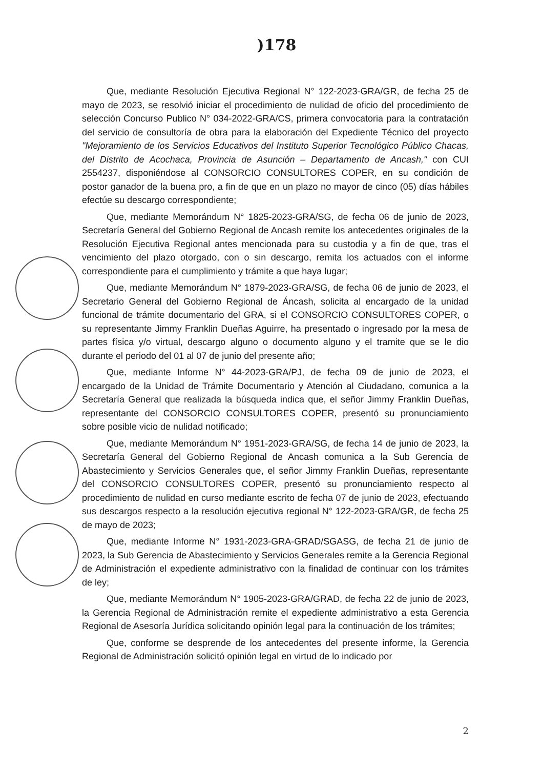)178
Que, mediante Resolución Ejecutiva Regional N° 122-2023-GRA/GR, de fecha 25 de mayo de 2023, se resolvió iniciar el procedimiento de nulidad de oficio del procedimiento de selección Concurso Publico N° 034-2022-GRA/CS, primera convocatoria para la contratación del servicio de consultoría de obra para la elaboración del Expediente Técnico del proyecto "Mejoramiento de los Servicios Educativos del Instituto Superior Tecnológico Público Chacas, del Distrito de Acochaca, Provincia de Asunción – Departamento de Ancash," con CUI 2554237, disponiéndose al CONSORCIO CONSULTORES COPER, en su condición de postor ganador de la buena pro, a fin de que en un plazo no mayor de cinco (05) días hábiles efectúe su descargo correspondiente;
Que, mediante Memorándum N° 1825-2023-GRA/SG, de fecha 06 de junio de 2023, Secretaría General del Gobierno Regional de Ancash remite los antecedentes originales de la Resolución Ejecutiva Regional antes mencionada para su custodia y a fin de que, tras el vencimiento del plazo otorgado, con o sin descargo, remita los actuados con el informe correspondiente para el cumplimiento y trámite a que haya lugar;
Que, mediante Memorándum N° 1879-2023-GRA/SG, de fecha 06 de junio de 2023, el Secretario General del Gobierno Regional de Áncash, solicita al encargado de la unidad funcional de trámite documentario del GRA, si el CONSORCIO CONSULTORES COPER, o su representante Jimmy Franklin Dueñas Aguirre, ha presentado o ingresado por la mesa de partes física y/o virtual, descargo alguno o documento alguno y el tramite que se le dio durante el periodo del 01 al 07 de junio del presente año;
Que, mediante Informe N° 44-2023-GRA/PJ, de fecha 09 de junio de 2023, el encargado de la Unidad de Trámite Documentario y Atención al Ciudadano, comunica a la Secretaría General que realizada la búsqueda indica que, el señor Jimmy Franklin Dueñas, representante del CONSORCIO CONSULTORES COPER, presentó su pronunciamiento sobre posible vicio de nulidad notificado;
Que, mediante Memorándum N° 1951-2023-GRA/SG, de fecha 14 de junio de 2023, la Secretaría General del Gobierno Regional de Ancash comunica a la Sub Gerencia de Abastecimiento y Servicios Generales que, el señor Jimmy Franklin Dueñas, representante del CONSORCIO CONSULTORES COPER, presentó su pronunciamiento respecto al procedimiento de nulidad en curso mediante escrito de fecha 07 de junio de 2023, efectuando sus descargos respecto a la resolución ejecutiva regional N° 122-2023-GRA/GR, de fecha 25 de mayo de 2023;
Que, mediante Informe N° 1931-2023-GRA-GRAD/SGASG, de fecha 21 de junio de 2023, la Sub Gerencia de Abastecimiento y Servicios Generales remite a la Gerencia Regional de Administración el expediente administrativo con la finalidad de continuar con los trámites de ley;
Que, mediante Memorándum N° 1905-2023-GRA/GRAD, de fecha 22 de junio de 2023, la Gerencia Regional de Administración remite el expediente administrativo a esta Gerencia Regional de Asesoría Jurídica solicitando opinión legal para la continuación de los trámites;
Que, conforme se desprende de los antecedentes del presente informe, la Gerencia Regional de Administración solicitó opinión legal en virtud de lo indicado por
2